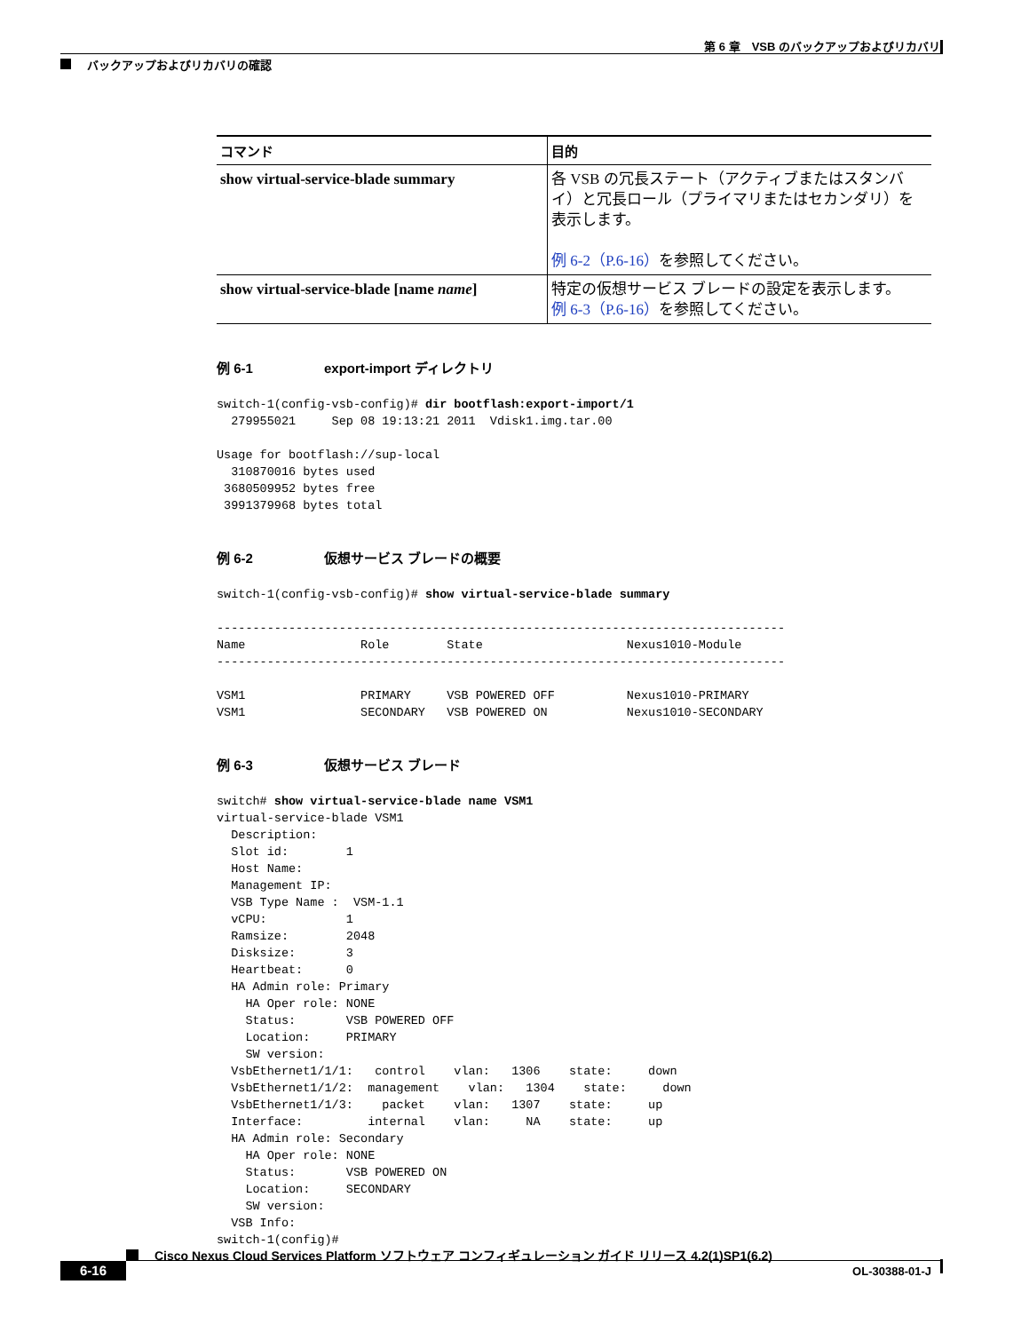第 6 章　VSB のバックアップおよびリカバリ
バックアップおよびリカバリの確認
| コマンド | 目的 |
| --- | --- |
| show virtual-service-blade summary | 各 VSB の冗長ステート（アクティブまたはスタンバイ）と冗長ロール（プライマリまたはセカンダリ）を表示します。 例 6-2（P.6-16） を参照してください。 |
| show virtual-service-blade [name name ] | 特定の仮想サービス ブレードの設定を表示します。 例 6-3（P.6-16） を参照してください。 |
例 6-1 export-import ディレクトリ
switch-1(config-vsb-config)# dir bootflash:export-import/1
  279955021     Sep 08 19:13:21 2011  Vdisk1.img.tar.00

Usage for bootflash://sup-local
  310870016 bytes used
 3680509952 bytes free
 3991379968 bytes total
例 6-2 仮想サービス ブレードの概要
switch-1(config-vsb-config)# show virtual-service-blade summary

-------------------------------------------------------------------------------
Name                Role        State                    Nexus1010-Module
-------------------------------------------------------------------------------

VSM1                PRIMARY     VSB POWERED OFF          Nexus1010-PRIMARY
VSM1                SECONDARY   VSB POWERED ON           Nexus1010-SECONDARY
例 6-3 仮想サービス ブレード
switch# show virtual-service-blade name VSM1
virtual-service-blade VSM1
  Description:
  Slot id:        1
  Host Name:
  Management IP:
  VSB Type Name :  VSM-1.1
  vCPU:           1
  Ramsize:        2048
  Disksize:       3
  Heartbeat:      0
  HA Admin role: Primary
    HA Oper role: NONE
    Status:       VSB POWERED OFF
    Location:     PRIMARY
    SW version:
  VsbEthernet1/1/1:   control    vlan:   1306    state:     down
  VsbEthernet1/1/2:  management    vlan:   1304    state:     down
  VsbEthernet1/1/3:    packet    vlan:   1307    state:     up
  Interface:         internal    vlan:     NA    state:     up
  HA Admin role: Secondary
    HA Oper role: NONE
    Status:       VSB POWERED ON
    Location:     SECONDARY
    SW version:
  VSB Info:
switch-1(config)#
Cisco Nexus Cloud Services Platform ソフトウェア コンフィギュレーション ガイド リリース 4.2(1)SP1(6.2)
6-16 OL-30388-01-J